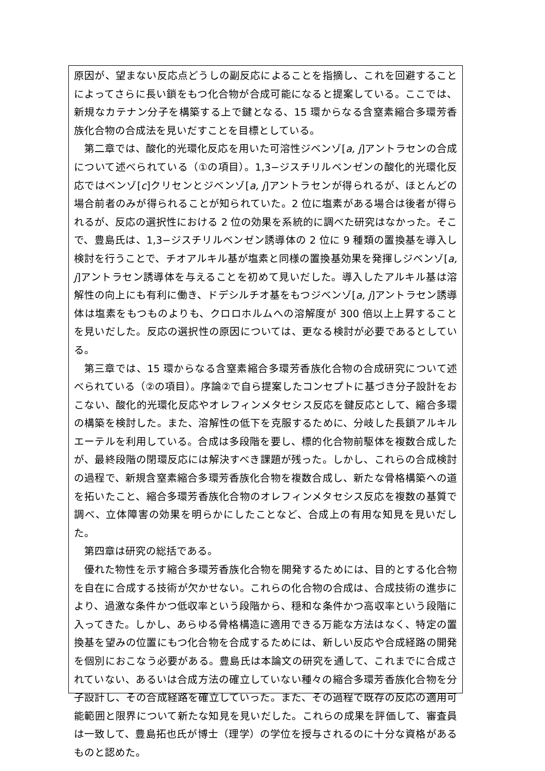原因が、望まない反応点どうしの副反応によることを指摘し、これを回避することによってさらに長い鎖をもつ化合物が合成可能になると提案している。ここでは、新規なカテナン分子を構築する上で鍵となる、15 環からなる含窒素縮合多環芳香族化合物の合成法を見いだすことを目標としている。
第二章では、酸化的光環化反応を用いた可溶性ジベンゾ[a, j]アントラセンの合成について述べられている（①の項目）。1,3−ジスチリルベンゼンの酸化的光環化反応ではベンゾ[c]クリセンとジベンゾ[a, j]アントラセンが得られるが、ほとんどの場合前者のみが得られることが知られていた。2 位に塩素がある場合は後者が得られるが、反応の選択性における 2 位の効果を系統的に調べた研究はなかった。そこで、豊島氏は、1,3−ジスチリルベンゼン誘導体の 2 位に 9 種類の置換基を導入し検討を行うことで、チオアルキル基が塩素と同様の置換基効果を発揮しジベンゾ[a, j]アントラセン誘導体を与えることを初めて見いだした。導入したアルキル基は溶解性の向上にも有利に働き、ドデシルチオ基をもつジベンゾ[a, j]アントラセン誘導体は塩素をもつものよりも、クロロホルムへの溶解度が 300 倍以上上昇することを見いだした。反応の選択性の原因については、更なる検討が必要であるとしている。
第三章では、15 環からなる含窒素縮合多環芳香族化合物の合成研究について述べられている（②の項目）。序論②で自ら提案したコンセプトに基づき分子設計をおこない、酸化的光環化反応やオレフィンメタセシス反応を鍵反応として、縮合多環の構築を検討した。また、溶解性の低下を克服するために、分岐した長鎖アルキルエーテルを利用している。合成は多段階を要し、標的化合物前駆体を複数合成したが、最終段階の閉環反応には解決すべき課題が残った。しかし、これらの合成検討の過程で、新規含窒素縮合多環芳香族化合物を複数合成し、新たな骨格構築への道を拓いたこと、縮合多環芳香族化合物のオレフィンメタセシス反応を複数の基質で調べ、立体障害の効果を明らかにしたことなど、合成上の有用な知見を見いだした。
第四章は研究の総括である。
優れた物性を示す縮合多環芳香族化合物を開発するためには、目的とする化合物を自在に合成する技術が欠かせない。これらの化合物の合成は、合成技術の進歩により、過激な条件かつ低収率という段階から、穏和な条件かつ高収率という段階に入ってきた。しかし、あらゆる骨格構造に適用できる万能な方法はなく、特定の置換基を望みの位置にもつ化合物を合成するためには、新しい反応や合成経路の開発を個別におこなう必要がある。豊島氏は本論文の研究を通して、これまでに合成されていない、あるいは合成方法の確立していない種々の縮合多環芳香族化合物を分子設計し、その合成経路を確立していった。また、その過程で既存の反応の適用可能範囲と限界について新たな知見を見いだした。これらの成果を評価して、審査員は一致して、豊島拓也氏が博士（理学）の学位を授与されるのに十分な資格があるものと認めた。